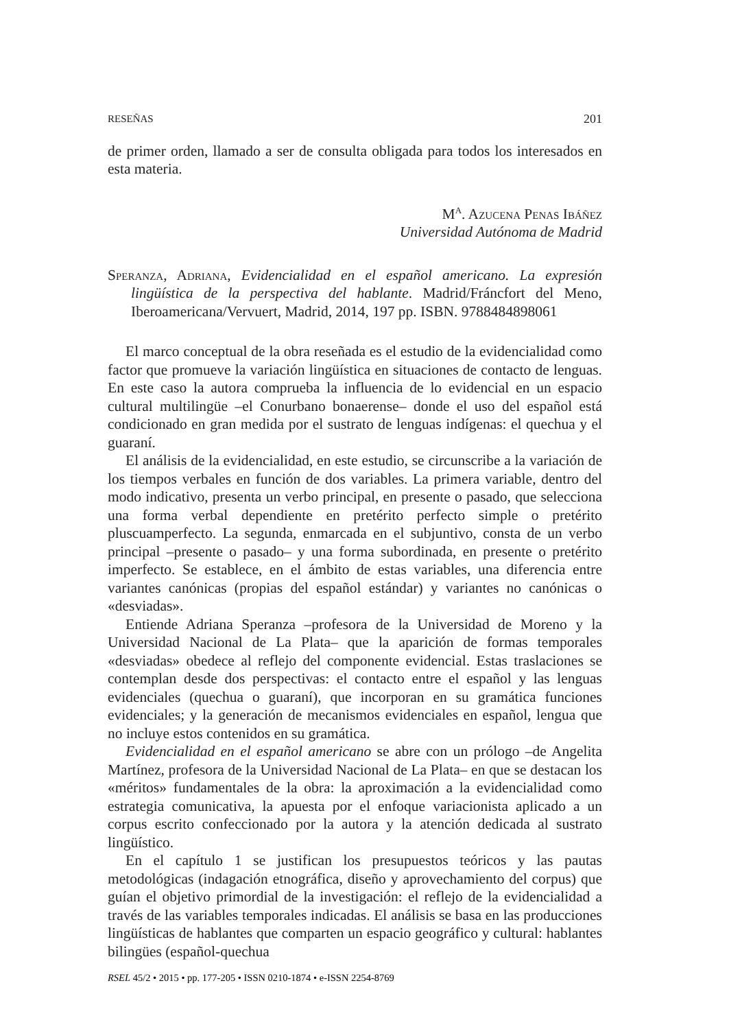RESEÑAS 201
de primer orden, llamado a ser de consulta obligada para todos los interesados en esta materia.
M<sup>a</sup>. Azucena Penas Ibáñez
Universidad Autónoma de Madrid
Speranza, Adriana, Evidencialidad en el español americano. La expresión lingüística de la perspectiva del hablante. Madrid/Fráncfort del Meno, Iberoamericana/Vervuert, Madrid, 2014, 197 pp. ISBN. 9788484898061
El marco conceptual de la obra reseñada es el estudio de la evidencialidad como factor que promueve la variación lingüística en situaciones de contacto de lenguas. En este caso la autora comprueba la influencia de lo evidencial en un espacio cultural multilingüe –el Conurbano bonaerense– donde el uso del español está condicionado en gran medida por el sustrato de lenguas indígenas: el quechua y el guaraní.
El análisis de la evidencialidad, en este estudio, se circunscribe a la variación de los tiempos verbales en función de dos variables. La primera variable, dentro del modo indicativo, presenta un verbo principal, en presente o pasado, que selecciona una forma verbal dependiente en pretérito perfecto simple o pretérito pluscuamperfecto. La segunda, enmarcada en el subjuntivo, consta de un verbo principal –presente o pasado– y una forma subordinada, en presente o pretérito imperfecto. Se establece, en el ámbito de estas variables, una diferencia entre variantes canónicas (propias del español estándar) y variantes no canónicas o «desviadas».
Entiende Adriana Speranza –profesora de la Universidad de Moreno y la Universidad Nacional de La Plata– que la aparición de formas temporales «desviadas» obedece al reflejo del componente evidencial. Estas traslaciones se contemplan desde dos perspectivas: el contacto entre el español y las lenguas evidenciales (quechua o guaraní), que incorporan en su gramática funciones evidenciales; y la generación de mecanismos evidenciales en español, lengua que no incluye estos contenidos en su gramática.
Evidencialidad en el español americano se abre con un prólogo –de Angelita Martínez, profesora de la Universidad Nacional de La Plata– en que se destacan los «méritos» fundamentales de la obra: la aproximación a la evidencialidad como estrategia comunicativa, la apuesta por el enfoque variacionista aplicado a un corpus escrito confeccionado por la autora y la atención dedicada al sustrato lingüístico.
En el capítulo 1 se justifican los presupuestos teóricos y las pautas metodológicas (indagación etnográfica, diseño y aprovechamiento del corpus) que guían el objetivo primordial de la investigación: el reflejo de la evidencialidad a través de las variables temporales indicadas. El análisis se basa en las producciones lingüísticas de hablantes que comparten un espacio geográfico y cultural: hablantes bilingües (español-quechua
RSEL 45/2 • 2015 • pp. 177-205 • ISSN 0210-1874 • e-ISSN 2254-8769